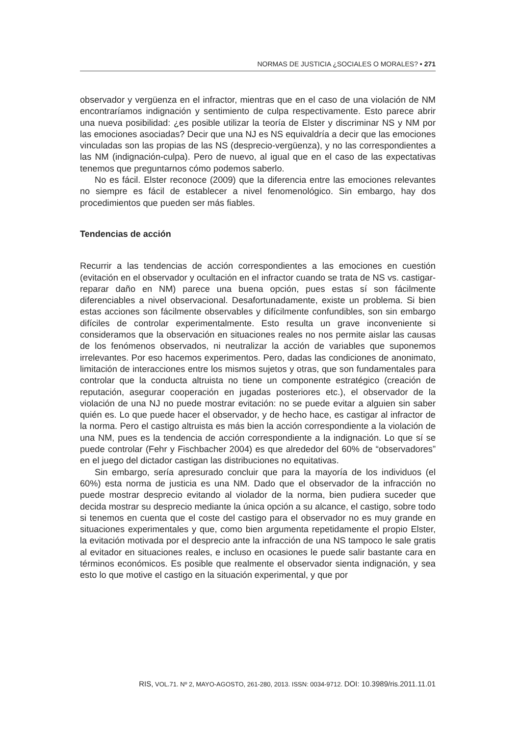NORMAS DE JUSTICIA ¿SOCIALES O MORALES? • 271
observador y vergüenza en el infractor, mientras que en el caso de una violación de NM encontraríamos indignación y sentimiento de culpa respectivamente. Esto parece abrir una nueva posibilidad: ¿es posible utilizar la teoría de Elster y discriminar NS y NM por las emociones asociadas? Decir que una NJ es NS equivaldría a decir que las emociones vinculadas son las propias de las NS (desprecio-vergüenza), y no las correspondientes a las NM (indignación-culpa). Pero de nuevo, al igual que en el caso de las expectativas tenemos que preguntarnos cómo podemos saberlo.
No es fácil. Elster reconoce (2009) que la diferencia entre las emociones relevantes no siempre es fácil de establecer a nivel fenomenológico. Sin embargo, hay dos procedimientos que pueden ser más fiables.
Tendencias de acción
Recurrir a las tendencias de acción correspondientes a las emociones en cuestión (evitación en el observador y ocultación en el infractor cuando se trata de NS vs. castigar-reparar daño en NM) parece una buena opción, pues estas sí son fácilmente diferenciables a nivel observacional. Desafortunadamente, existe un problema. Si bien estas acciones son fácilmente observables y difícilmente confundibles, son sin embargo difíciles de controlar experimentalmente. Esto resulta un grave inconveniente si consideramos que la observación en situaciones reales no nos permite aislar las causas de los fenómenos observados, ni neutralizar la acción de variables que suponemos irrelevantes. Por eso hacemos experimentos. Pero, dadas las condiciones de anonimato, limitación de interacciones entre los mismos sujetos y otras, que son fundamentales para controlar que la conducta altruista no tiene un componente estratégico (creación de reputación, asegurar cooperación en jugadas posteriores etc.), el observador de la violación de una NJ no puede mostrar evitación: no se puede evitar a alguien sin saber quién es. Lo que puede hacer el observador, y de hecho hace, es castigar al infractor de la norma. Pero el castigo altruista es más bien la acción correspondiente a la violación de una NM, pues es la tendencia de acción correspondiente a la indignación. Lo que sí se puede controlar (Fehr y Fischbacher 2004) es que alrededor del 60% de “observadores” en el juego del dictador castigan las distribuciones no equitativas.
Sin embargo, sería apresurado concluir que para la mayoría de los individuos (el 60%) esta norma de justicia es una NM. Dado que el observador de la infracción no puede mostrar desprecio evitando al violador de la norma, bien pudiera suceder que decida mostrar su desprecio mediante la única opción a su alcance, el castigo, sobre todo si tenemos en cuenta que el coste del castigo para el observador no es muy grande en situaciones experimentales y que, como bien argumenta repetidamente el propio Elster, la evitación motivada por el desprecio ante la infracción de una NS tampoco le sale gratis al evitador en situaciones reales, e incluso en ocasiones le puede salir bastante cara en términos económicos. Es posible que realmente el observador sienta indignación, y sea esto lo que motive el castigo en la situación experimental, y que por
RIS, VOL.71. Nº 2, MAYO-AGOSTO, 261-280, 2013. ISSN: 0034-9712. DOI: 10.3989/ris.2011.11.01